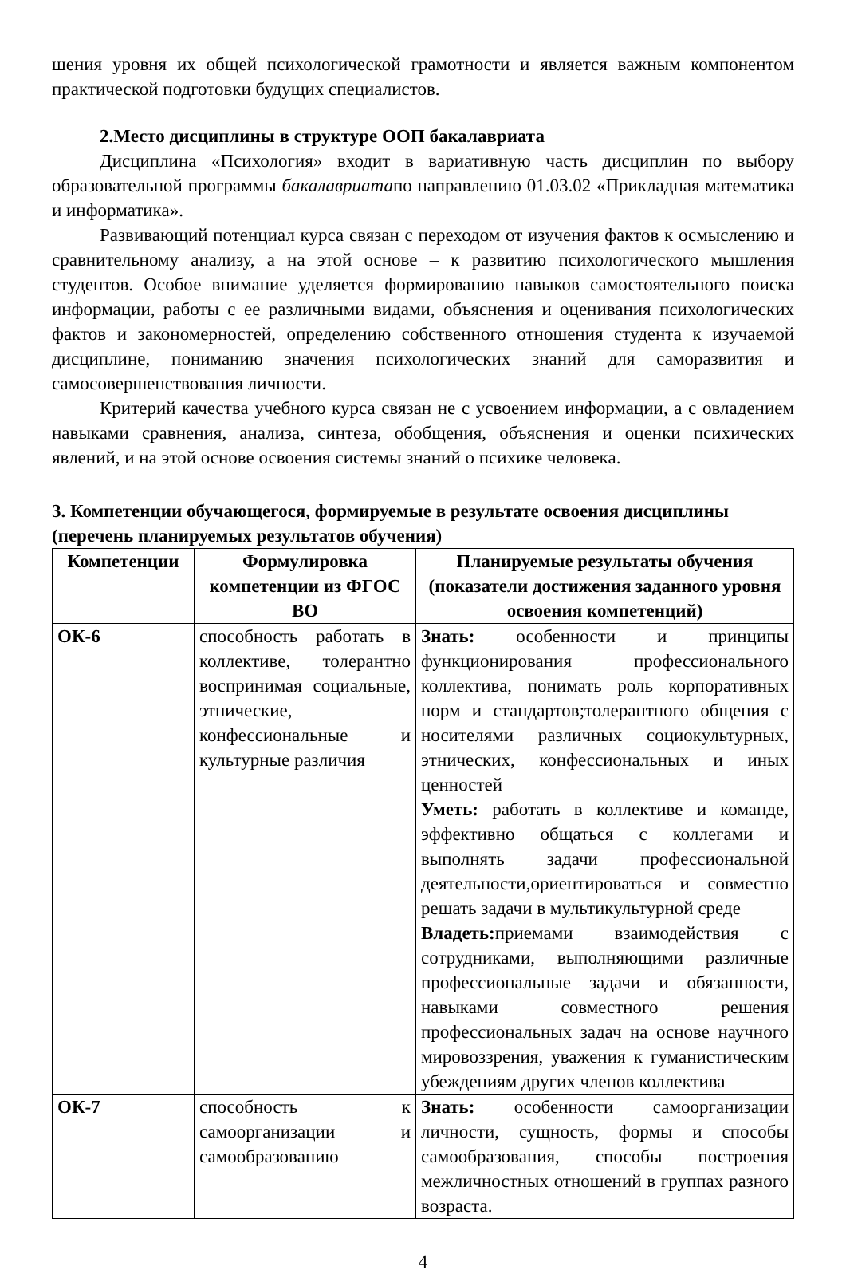шения уровня их общей психологической грамотности и является важным компонентом практической подготовки будущих специалистов.
2.Место дисциплины в структуре ООП бакалавриата
Дисциплина «Психология» входит в вариативную часть дисциплин по выбору образовательной программы бакалавриатапо направлению 01.03.02 «Прикладная математика и информатика».
Развивающий потенциал курса связан с переходом от изучения фактов к осмыслению и сравнительному анализу, а на этой основе – к развитию психологического мышления студентов. Особое внимание уделяется формированию навыков самостоятельного поиска информации, работы с ее различными видами, объяснения и оценивания психологических фактов и закономерностей, определению собственного отношения студента к изучаемой дисциплине, пониманию значения психологических знаний для саморазвития и самосовершенствования личности.
Критерий качества учебного курса связан не с усвоением информации, а с овладением навыками сравнения, анализа, синтеза, обобщения, объяснения и оценки психических явлений, и на этой основе освоения системы знаний о психике человека.
3. Компетенции обучающегося, формируемые в результате освоения дисциплины (перечень планируемых результатов обучения)
| Компетенции | Формулировка компетенции из ФГОС ВО | Планируемые результаты обучения (показатели достижения заданного уровня освоения компетенций) |
| --- | --- | --- |
| ОК-6 | способность работать в коллективе, толерантно воспринимая социальные, этнические, конфессиональные и культурные различия | Знать: особенности и принципы функционирования профессионального коллектива, понимать роль корпоративных норм и стандартов;толерантного общения с носителями различных социокультурных, этнических, конфессиональных и иных ценностей Уметь: работать в коллективе и команде, эффективно общаться с коллегами и выполнять задачи профессиональной деятельности,ориентироваться и совместно решать задачи в мультикультурной среде Владеть: приемами взаимодействия с сотрудниками, выполняющими различные профессиональные задачи и обязанности, навыками совместного решения профессиональных задач на основе научного мировоззрения, уважения к гуманистическим убеждениям других членов коллектива |
| ОК-7 | способность к самоорганизации и самообразованию | Знать: особенности самоорганизации личности, сущность, формы и способы самообразования, способы построения межличностных отношений в группах разного возраста. |
4